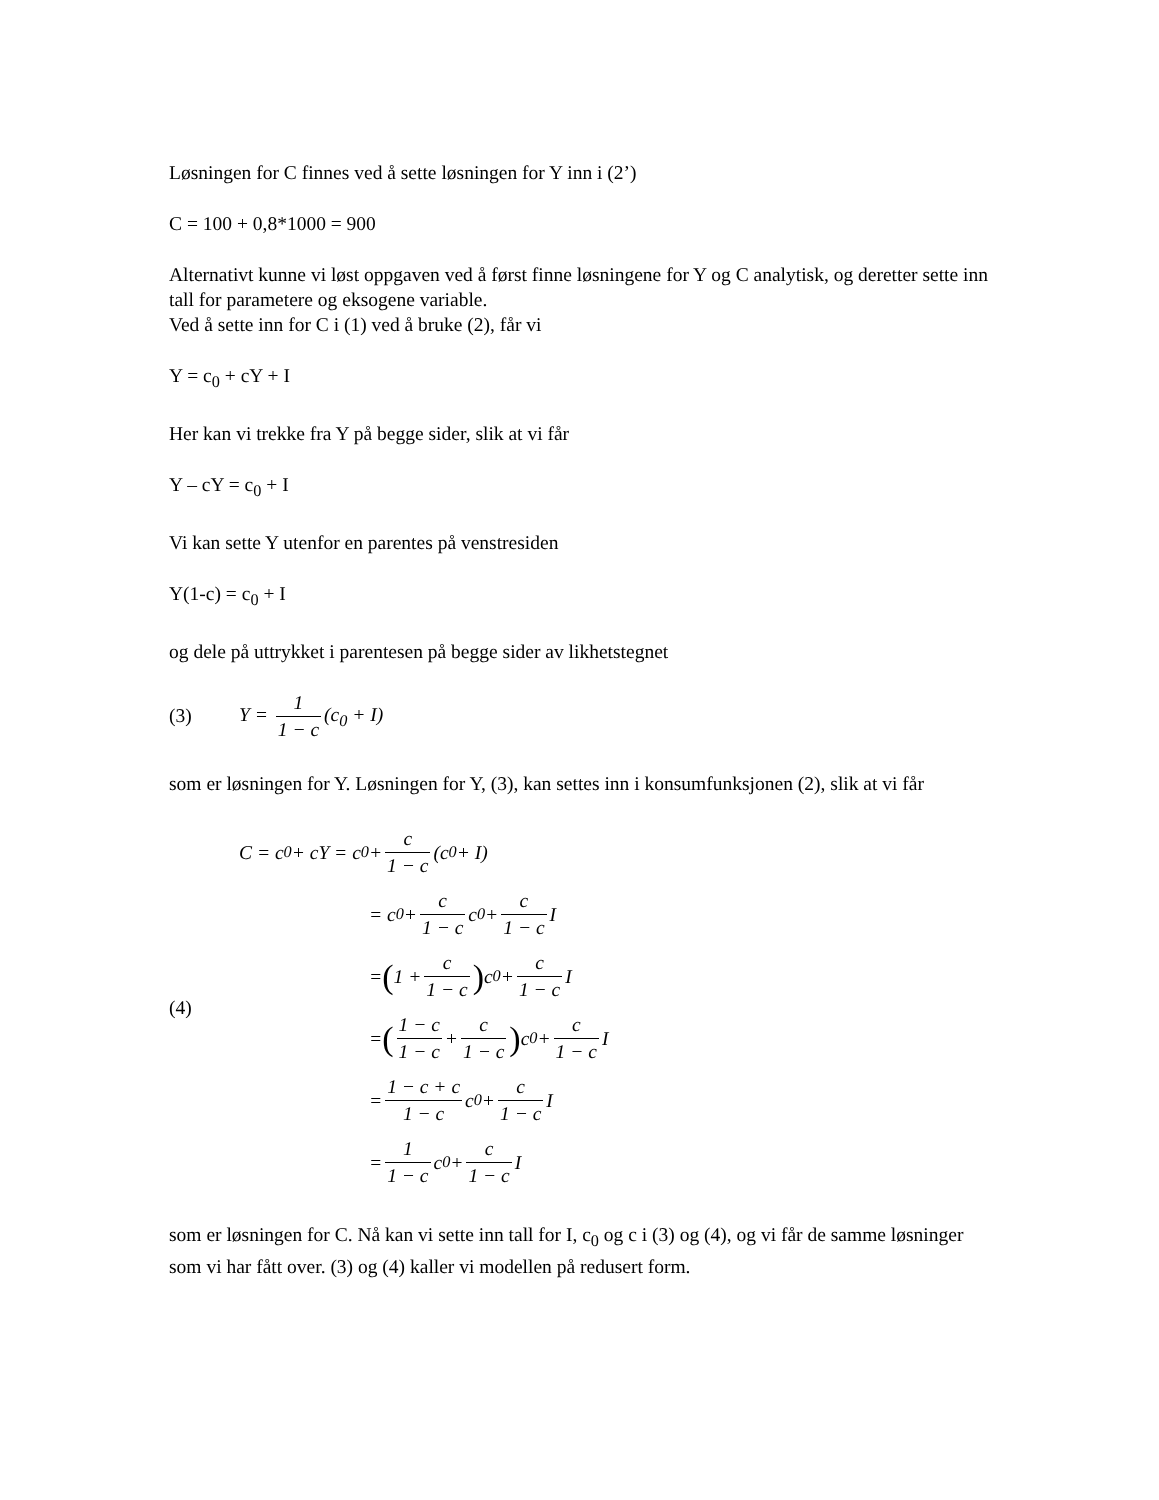Løsningen for C finnes ved å sette løsningen for Y inn i (2’)
C = 100 + 0,8*1000 = 900
Alternativt kunne vi løst oppgaven ved å først finne løsningene for Y og C analytisk, og deretter sette inn tall for parametere og eksogene variable.
Ved å sette inn for C i (1) ved å bruke (2), får vi
Y = c<sub>0</sub> + cY + I
Her kan vi trekke fra Y på begge sider, slik at vi får
Y – cY = c<sub>0</sub> + I
Vi kan sette Y utenfor en parentes på venstresiden
Y(1-c) = c<sub>0</sub> + I
og dele på uttrykket i parentesen på begge sider av likhetstegnet
(3) Y = 1 1 − c (c<sub>0</sub> + I)
som er løsningen for Y. Løsningen for Y, (3), kan settes inn i konsumfunksjonen (2), slik at vi får
(4)
C = c<sub>0</sub> + cY = c<sub>0</sub> + c 1 − c (c<sub>0</sub> + I)
= c<sub>0</sub> + c 1 − c c<sub>0</sub> + c 1 − c I
= (1 + c 1 − c) c<sub>0</sub> + c 1 − c I
= (1 − c 1 − c + c 1 − c) c<sub>0</sub> + c 1 − c I
= 1 − c + c 1 − c c<sub>0</sub> + c 1 − c I
= 1 1 − c c<sub>0</sub> + c 1 − c I
som er løsningen for C. Nå kan vi sette inn tall for I, c<sub>0</sub> og c i (3) og (4), og vi får de samme løsninger som vi har fått over. (3) og (4) kaller vi modellen på redusert form.